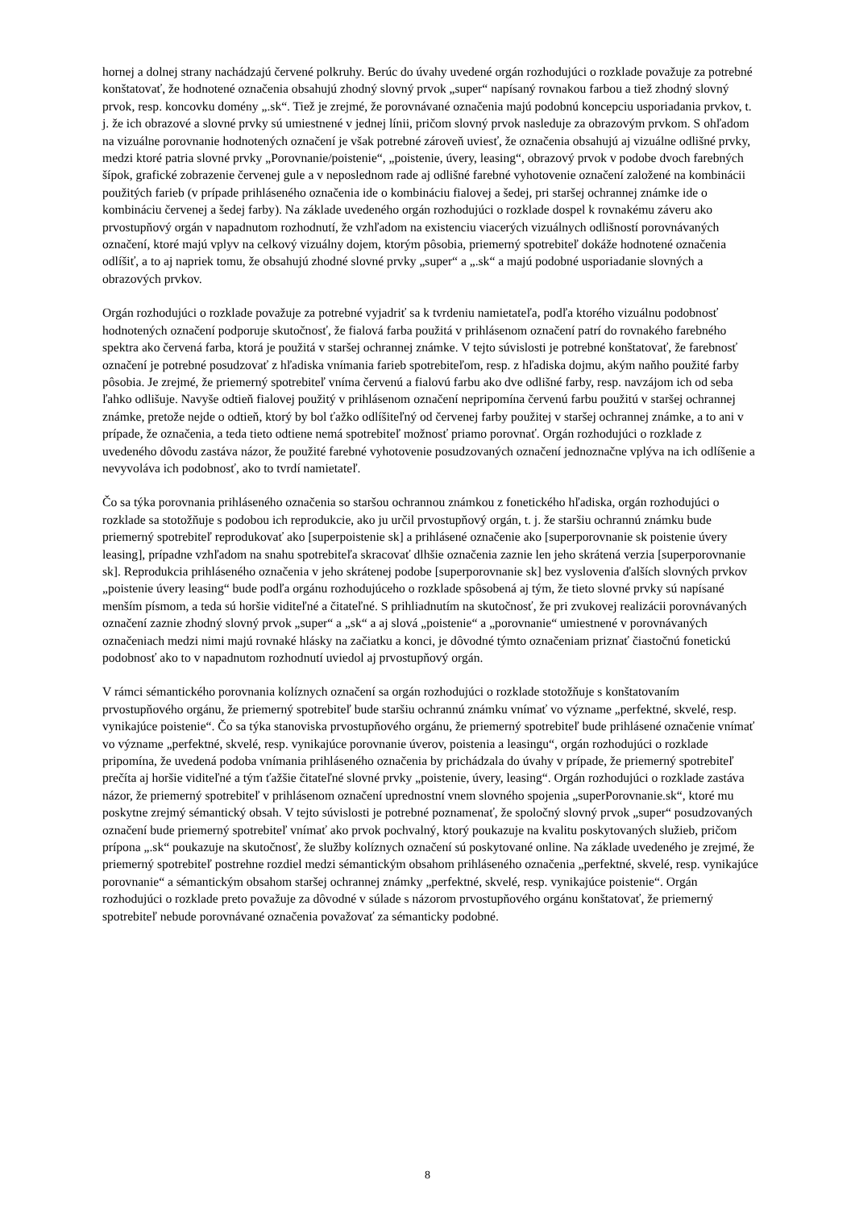hornej a dolnej strany nachádzajú červené polkruhy. Berúc do úvahy uvedené orgán rozhodujúci o rozklade považuje za potrebné konštatovať, že hodnotené označenia obsahujú zhodný slovný prvok „super“ napísaný rovnakou farbou a tiež zhodný slovný prvok, resp. koncovku domény „.sk“. Tiež je zrejmé, že porovnávané označenia majú podobnú koncepciu usporiadania prvkov, t. j. že ich obrazové a slovné prvky sú umiestnené v jednej línii, pričom slovný prvok nasleduje za obrazovým prvkom. S ohľadom na vizuálne porovnanie hodnotených označení je však potrebné zároveň uviesť, že označenia obsahujú aj vizuálne odlišné prvky, medzi ktoré patria slovné prvky „Porovnanie/poistenie“, „poistenie, úvery, leasing“, obrazový prvok v podobe dvoch farebných šípok, grafické zobrazenie červenej gule a v neposlednom rade aj odlišné farebné vyhotovenie označení založené na kombinácii použitých farieb (v prípade prihláseného označenia ide o kombináciu fialovej a šedej, pri staršej ochrannej známke ide o kombináciu červenej a šedej farby). Na základe uvedeného orgán rozhodujúci o rozklade dospel k rovnakému záveru ako prvostupňový orgán v napadnutom rozhodnutí, že vzhľadom na existenciu viacerých vizuálnych odlišností porovnávaných označení, ktoré majú vplyv na celkový vizuálny dojem, ktorým pôsobia, priemerný spotrebiteľ dokáže hodnotené označenia odlíšiť, a to aj napriek tomu, že obsahujú zhodné slovné prvky „super“ a „.sk“ a majú podobné usporiadanie slovných a obrazových prvkov.
Orgán rozhodujúci o rozklade považuje za potrebné vyjadriť sa k tvrdeniu namietateľa, podľa ktorého vizuálnu podobnosť hodnotených označení podporuje skutočnosť, že fialová farba použitá v prihlásenom označení patrí do rovnakého farebného spektra ako červená farba, ktorá je použitá v staršej ochrannej známke. V tejto súvislosti je potrebné konštatovať, že farebnosť označení je potrebné posudzovať z hľadiska vnímania farieb spotrebiteľom, resp. z hľadiska dojmu, akým naňho použité farby pôsobia. Je zrejmé, že priemerný spotrebiteľ vníma červenú a fialovú farbu ako dve odlišné farby, resp. navzájom ich od seba ľahko odlišuje. Navyše odtieň fialovej použitý v prihlásenom označení nepripomína červenú farbu použitú v staršej ochrannej známke, pretože nejde o odtieň, ktorý by bol ťažko odlíšiteľný od červenej farby použitej v staršej ochrannej známke, a to ani v prípade, že označenia, a teda tieto odtiene nemá spotrebiteľ možnosť priamo porovnať. Orgán rozhodujúci o rozklade z uvedeného dôvodu zastáva názor, že použité farebné vyhotovenie posudzovaných označení jednoznačne vplýva na ich odlíšenie a nevyvoláva ich podobnosť, ako to tvrdí namietateľ.
Čo sa týka porovnania prihláseného označenia so staršou ochrannou známkou z fonetického hľadiska, orgán rozhodujúci o rozklade sa stotožňuje s podobou ich reprodukcie, ako ju určil prvostupňový orgán, t. j. že staršiu ochrannú známku bude priemerný spotrebiteľ reprodukovať ako [superpoistenie sk] a prihlásené označenie ako [superporovnanie sk poistenie úvery leasing], prípadne vzhľadom na snahu spotrebiteľa skracovať dlhšie označenia zaznie len jeho skrátená verzia [superporovnanie sk]. Reprodukcia prihláseného označenia v jeho skrátenej podobe [superporovnanie sk] bez vyslovenia ďalších slovných prvkov „poistenie úvery leasing“ bude podľa orgánu rozhodujúceho o rozklade spôsobená aj tým, že tieto slovné prvky sú napísané menším písmom, a teda sú horšie viditeľné a čitateľné. S prihliadnutím na skutočnosť, že pri zvukovej realizácii porovnávaných označení zaznie zhodný slovný prvok „super“ a „sk“ a aj slová „poistenie“ a „porovnanie“ umiestnené v porovnávaných označeniach medzi nimi majú rovnaké hlásky na začiatku a konci, je dôvodné týmto označeniam priznať čiastočnú fonetickú podobnosť ako to v napadnutom rozhodnutí uviedol aj prvostupňový orgán.
V rámci sémantického porovnania kolíznych označení sa orgán rozhodujúci o rozklade stotožňuje s konštatovaním prvostupňového orgánu, že priemerný spotrebiteľ bude staršiu ochrannú známku vnímať vo význame „perfektné, skvelé, resp. vynikajúce poistenie“. Čo sa týka stanoviska prvostupňového orgánu, že priemerný spotrebiteľ bude prihlásené označenie vnímať vo význame „perfektné, skvelé, resp. vynikajúce porovnanie úverov, poistenia a leasingu“, orgán rozhodujúci o rozklade pripomína, že uvedená podoba vnímania prihláseného označenia by prichádzala do úvahy v prípade, že priemerný spotrebiteľ prečíta aj horšie viditeľné a tým ťažšie čitateľné slovné prvky „poistenie, úvery, leasing“. Orgán rozhodujúci o rozklade zastáva názor, že priemerný spotrebiteľ v prihlásenom označení uprednostní vnem slovného spojenia „superPorovnanie.sk“, ktoré mu poskytne zrejmý sémantický obsah. V tejto súvislosti je potrebné poznamenať, že spoločný slovný prvok „super“ posudzovaných označení bude priemerný spotrebiteľ vnímať ako prvok pochvalný, ktorý poukazuje na kvalitu poskytovaných služieb, pričom prípona „.sk“ poukazuje na skutočnosť, že služby kolíznych označení sú poskytované online. Na základe uvedeného je zrejmé, že priemerný spotrebiteľ postrehne rozdiel medzi sémantickým obsahom prihláseného označenia „perfektné, skvelé, resp. vynikajúce porovnanie“ a sémantickým obsahom staršej ochrannej známky „perfektné, skvelé, resp. vynikajúce poistenie“. Orgán rozhodujúci o rozklade preto považuje za dôvodné v súlade s názorom prvostupňového orgánu konštatovať, že priemerný spotrebiteľ nebude porovnávané označenia považovať za sémanticky podobné.
8